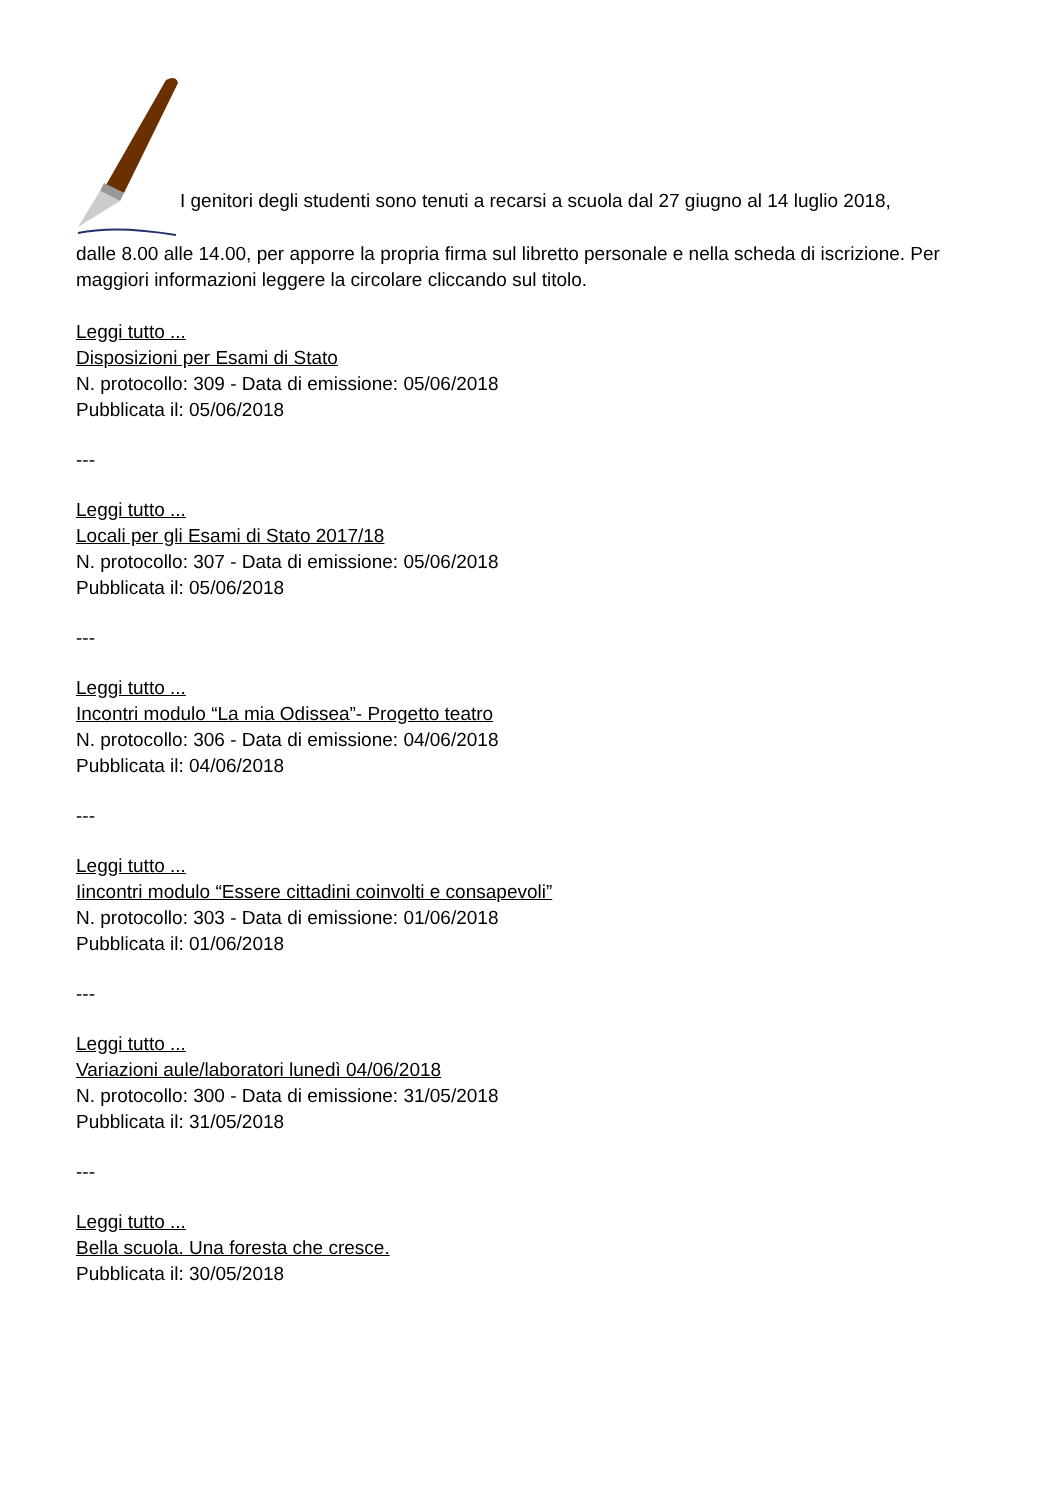I genitori degli studenti sono tenuti a recarsi a scuola dal 27 giugno al 14 luglio 2018,
dalle 8.00 alle 14.00, per apporre la propria firma sul libretto personale e nella scheda di iscrizione. Per maggiori informazioni leggere la circolare cliccando sul titolo.
Leggi tutto ...
Disposizioni per Esami di Stato
N. protocollo: 309 - Data di emissione: 05/06/2018
Pubblicata il: 05/06/2018
---
Leggi tutto ...
Locali per gli Esami di Stato 2017/18
N. protocollo: 307 - Data di emissione: 05/06/2018
Pubblicata il: 05/06/2018
---
Leggi tutto ...
Incontri modulo “La mia Odissea”- Progetto teatro
N. protocollo: 306 - Data di emissione: 04/06/2018
Pubblicata il: 04/06/2018
---
Leggi tutto ...
Iincontri modulo “Essere cittadini coinvolti e consapevoli”
N. protocollo: 303 - Data di emissione: 01/06/2018
Pubblicata il: 01/06/2018
---
Leggi tutto ...
Variazioni aule/laboratori lunedì 04/06/2018
N. protocollo: 300 - Data di emissione: 31/05/2018
Pubblicata il: 31/05/2018
---
Leggi tutto ...
Bella scuola. Una foresta che cresce.
Pubblicata il: 30/05/2018